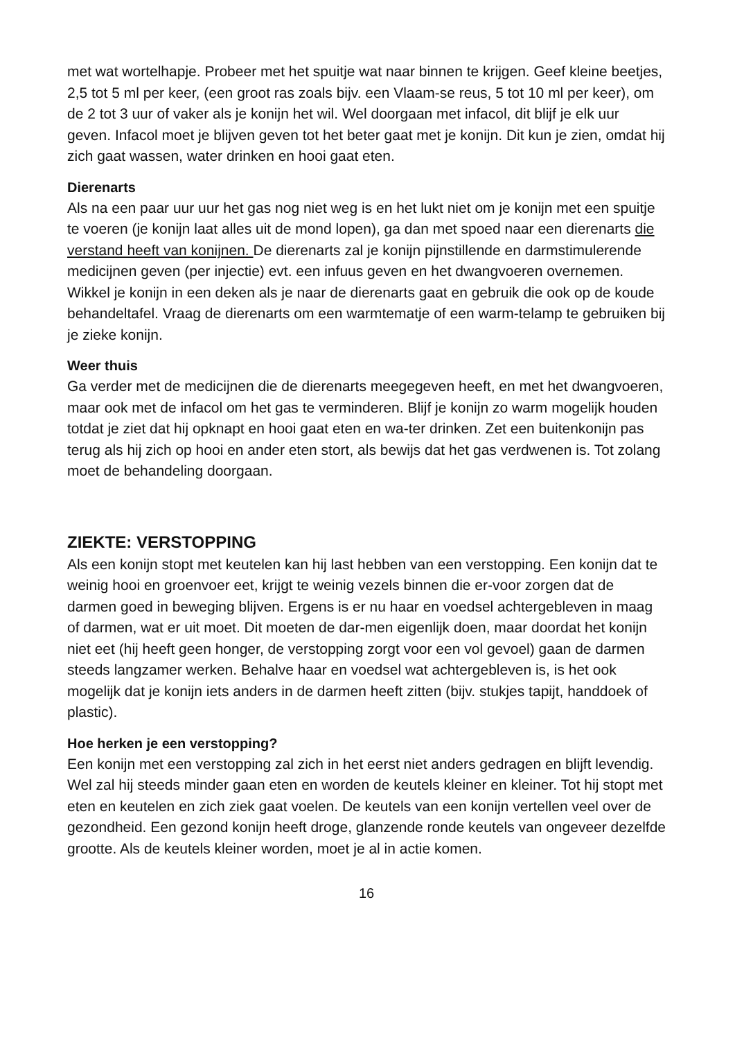met wat wortelhapje. Probeer met het spuitje wat naar binnen te krijgen. Geef kleine beetjes, 2,5 tot 5 ml per keer, (een groot ras zoals bijv. een Vlaam-se reus, 5 tot 10 ml per keer), om de 2 tot 3 uur of vaker als je konijn het wil. Wel doorgaan met infacol, dit blijf je elk uur geven. Infacol moet je blijven geven tot het beter gaat met je konijn. Dit kun je zien, omdat hij zich gaat wassen, water drinken en hooi gaat eten.
Dierenarts
Als na een paar uur uur het gas nog niet weg is en het lukt niet om je konijn met een spuitje te voeren (je konijn laat alles uit de mond lopen), ga dan met spoed naar een dierenarts die verstand heeft van konijnen. De dierenarts zal je konijn pijnstillende en darmstimulerende medicijnen geven (per injectie) evt. een infuus geven en het dwangvoeren overnemen.
Wikkel je konijn in een deken als je naar de dierenarts gaat en gebruik die ook op de koude behandeltafel. Vraag de dierenarts om een warmtematje of een warm-telamp te gebruiken bij je zieke konijn.
Weer thuis
Ga verder met de medicijnen die de dierenarts meegegeven heeft, en met het dwangvoeren, maar ook met de infacol om het gas te verminderen. Blijf je konijn zo warm mogelijk houden totdat je ziet dat hij opknapt en hooi gaat eten en wa-ter drinken. Zet een buitenkonijn pas terug als hij zich op hooi en ander eten stort, als bewijs dat het gas verdwenen is. Tot zolang moet de behandeling doorgaan.
ZIEKTE: VERSTOPPING
Als een konijn stopt met keutelen kan hij last hebben van een verstopping. Een konijn dat te weinig hooi en groenvoer eet, krijgt te weinig vezels binnen die er-voor zorgen dat de darmen goed in beweging blijven. Ergens is er nu haar en voedsel achtergebleven in maag of darmen, wat er uit moet. Dit moeten de dar-men eigenlijk doen, maar doordat het konijn niet eet (hij heeft geen honger, de verstopping zorgt voor een vol gevoel) gaan de darmen steeds langzamer werken. Behalve haar en voedsel wat achtergebleven is, is het ook mogelijk dat je konijn iets anders in de darmen heeft zitten (bijv. stukjes tapijt, handdoek of plastic).
Hoe herken je een verstopping?
Een konijn met een verstopping zal zich in het eerst niet anders gedragen en blijft levendig. Wel zal hij steeds minder gaan eten en worden de keutels kleiner en kleiner. Tot hij stopt met eten en keutelen en zich ziek gaat voelen. De keutels van een konijn vertellen veel over de gezondheid. Een gezond konijn heeft droge, glanzende ronde keutels van ongeveer dezelfde grootte. Als de keutels kleiner worden, moet je al in actie komen.
16